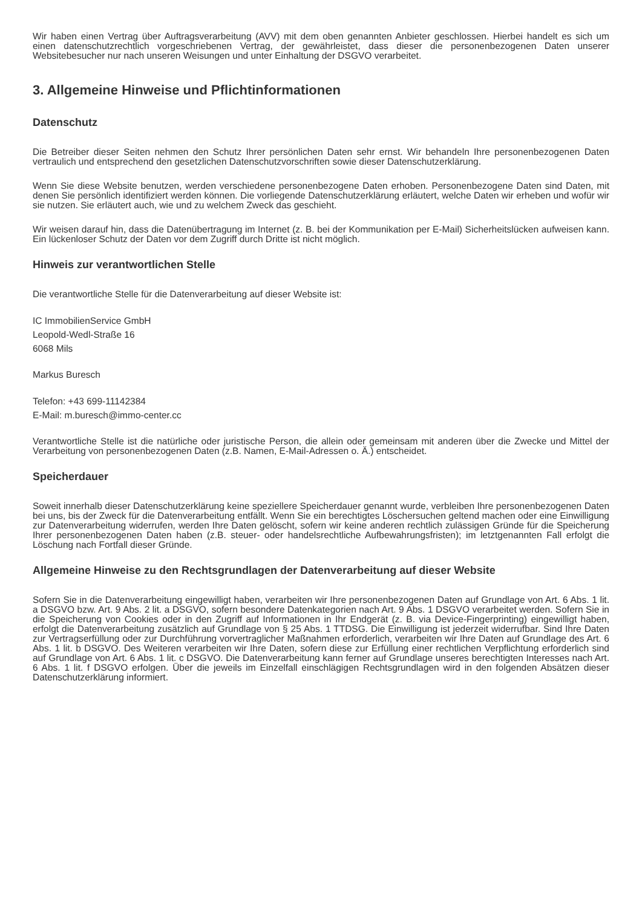Wir haben einen Vertrag über Auftragsverarbeitung (AVV) mit dem oben genannten Anbieter geschlossen. Hierbei handelt es sich um einen datenschutzrechtlich vorgeschriebenen Vertrag, der gewährleistet, dass dieser die personenbezogenen Daten unserer Websitebesucher nur nach unseren Weisungen und unter Einhaltung der DSGVO verarbeitet.
3. Allgemeine Hinweise und Pflichtinformationen
Datenschutz
Die Betreiber dieser Seiten nehmen den Schutz Ihrer persönlichen Daten sehr ernst. Wir behandeln Ihre personenbezogenen Daten vertraulich und entsprechend den gesetzlichen Datenschutzvorschriften sowie dieser Datenschutzerklärung.
Wenn Sie diese Website benutzen, werden verschiedene personenbezogene Daten erhoben. Personenbezogene Daten sind Daten, mit denen Sie persönlich identifiziert werden können. Die vorliegende Datenschutzerklärung erläutert, welche Daten wir erheben und wofür wir sie nutzen. Sie erläutert auch, wie und zu welchem Zweck das geschieht.
Wir weisen darauf hin, dass die Datenübertragung im Internet (z. B. bei der Kommunikation per E-Mail) Sicherheitslücken aufweisen kann. Ein lückenloser Schutz der Daten vor dem Zugriff durch Dritte ist nicht möglich.
Hinweis zur verantwortlichen Stelle
Die verantwortliche Stelle für die Datenverarbeitung auf dieser Website ist:
IC ImmobilienService GmbH
Leopold-Wedl-Straße 16
6068 Mils
Markus Buresch
Telefon: +43 699-11142384
E-Mail: m.buresch@immo-center.cc
Verantwortliche Stelle ist die natürliche oder juristische Person, die allein oder gemeinsam mit anderen über die Zwecke und Mittel der Verarbeitung von personenbezogenen Daten (z.B. Namen, E-Mail-Adressen o. Ä.) entscheidet.
Speicherdauer
Soweit innerhalb dieser Datenschutzerklärung keine speziellere Speicherdauer genannt wurde, verbleiben Ihre personenbezogenen Daten bei uns, bis der Zweck für die Datenverarbeitung entfällt. Wenn Sie ein berechtigtes Löschersuchen geltend machen oder eine Einwilligung zur Datenverarbeitung widerrufen, werden Ihre Daten gelöscht, sofern wir keine anderen rechtlich zulässigen Gründe für die Speicherung Ihrer personenbezogenen Daten haben (z.B. steuer- oder handelsrechtliche Aufbewahrungsfristen); im letztgenannten Fall erfolgt die Löschung nach Fortfall dieser Gründe.
Allgemeine Hinweise zu den Rechtsgrundlagen der Datenverarbeitung auf dieser Website
Sofern Sie in die Datenverarbeitung eingewilligt haben, verarbeiten wir Ihre personenbezogenen Daten auf Grundlage von Art. 6 Abs. 1 lit. a DSGVO bzw. Art. 9 Abs. 2 lit. a DSGVO, sofern besondere Datenkategorien nach Art. 9 Abs. 1 DSGVO verarbeitet werden. Sofern Sie in die Speicherung von Cookies oder in den Zugriff auf Informationen in Ihr Endgerät (z. B. via Device-Fingerprinting) eingewilligt haben, erfolgt die Datenverarbeitung zusätzlich auf Grundlage von § 25 Abs. 1 TTDSG. Die Einwilligung ist jederzeit widerrufbar. Sind Ihre Daten zur Vertragserfüllung oder zur Durchführung vorvertraglicher Maßnahmen erforderlich, verarbeiten wir Ihre Daten auf Grundlage des Art. 6 Abs. 1 lit. b DSGVO. Des Weiteren verarbeiten wir Ihre Daten, sofern diese zur Erfüllung einer rechtlichen Verpflichtung erforderlich sind auf Grundlage von Art. 6 Abs. 1 lit. c DSGVO. Die Datenverarbeitung kann ferner auf Grundlage unseres berechtigten Interesses nach Art. 6 Abs. 1 lit. f DSGVO erfolgen. Über die jeweils im Einzelfall einschlägigen Rechtsgrundlagen wird in den folgenden Absätzen dieser Datenschutzerklärung informiert.